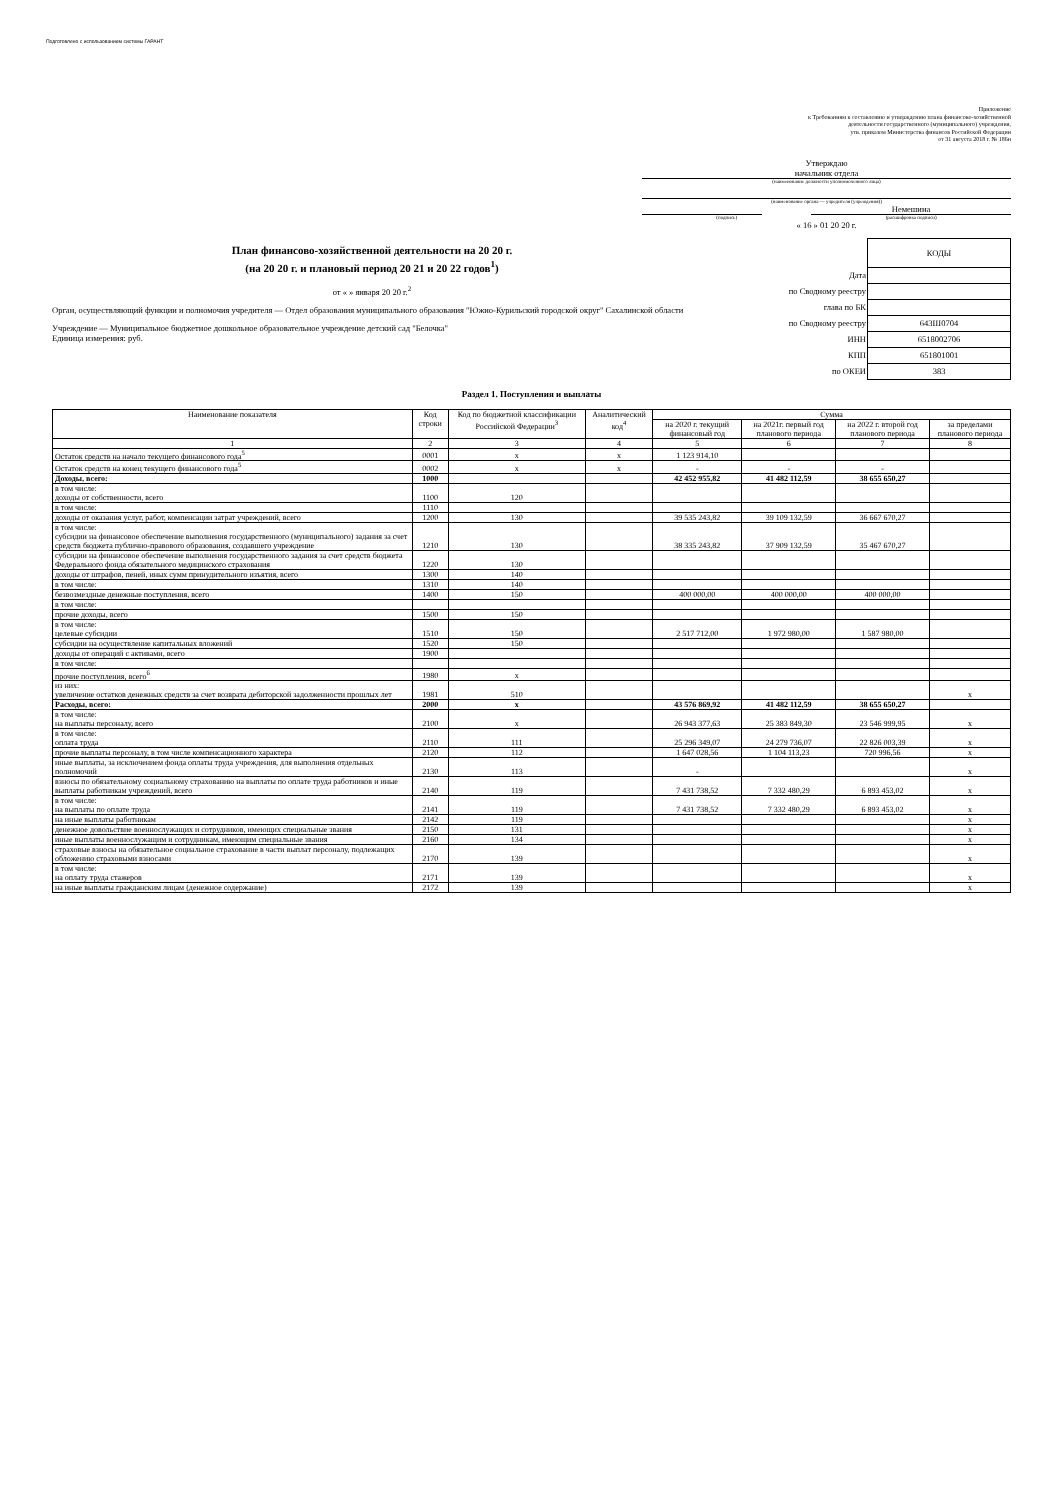Подготовлено с использованием системы ГАРАНТ
Приложение
к Требованиям к составлению и утверждению плана финансово-хозяйственной
деятельности государственного (муниципального) учреждения,
утв. приказом Министерства финансов Российской Федерации
от 31 августа 2018 г. № 186н
Утверждаю
начальник отдела
(наименование должности уполномоченного лица)
(наименование органа — учредителя (учреждения))
Немешина
(подпись) (расшифровка подписи)
« 16 » 01 20 20 г.
План финансово-хозяйственной деятельности на 20 20 г.
(на 20 20 г. и плановый период 20 21 и 20 22 годов<sup>1</sup>)
от « » января 20 20 г.<sup>2</sup>
Орган, осуществляющий функции и полномочия учредителя — Отдел образования муниципального образования "Южно-Курильский городской округ" Сахалинской области
Учреждение — Муниципальное бюджетное дошкольное образовательное учреждение детский сад "Белочка"
Единица измерения: руб.
| | КОДЫ |
| Дата | |
| по Сводному реестру | |
| глава по БК | |
| по Сводному реестру | 643Ш0704 |
| ИНН | 6518002706 |
| КПП | 651801001 |
| по ОКЕИ | 383 |
Раздел 1. Поступления и выплаты
| Наименование показателя | Код строки | Код по бюджетной классификации Российской Федерации<sup>3</sup> | Аналитический код<sup>4</sup> | Сумма | | | |
| --- | --- | --- | --- | --- | --- | --- | --- |
| | | | | на 2020 г. текущий финансовый год | на 2021г. первый год планового периода | на 2022 г. второй год планового периода | за пределами планового периода |
| 1 | 2 | 3 | 4 | 5 | 6 | 7 | 8 |
| Остаток средств на начало текущего финансового года<sup>5</sup> | 0001 | x | x | 1 123 914,10 | | | |
| Остаток средств на конец текущего финансового года<sup>5</sup> | 0002 | x | x | - | - | - | |
| Доходы, всего: | 1000 | | | 42 452 955,82 | 41 482 112,59 | 38 655 650,27 | |
| в том числе: доходы от собственности, всего | 1100 | 120 | | | | | |
| в том числе: | 1110 | | | | | | |
| доходы от оказания услуг, работ, компенсации затрат учреждений, всего | 1200 | 130 | | 39 535 243,82 | 39 109 132,59 | 36 667 670,27 | |
| в том числе: субсидии на финансовое обеспечение выполнения государственного (муниципального) задания за счет средств бюджета публично-правового образования, создавшего учреждение | 1210 | 130 | | 38 335 243,82 | 37 909 132,59 | 35 467 670,27 | |
| субсидии на финансовое обеспечение выполнения государственного задания за счет средств бюджета Федерального фонда обязательного медицинского страхования | 1220 | 130 | | | | | |
| доходы от штрафов, пеней, иных сумм принудительного изъятия, всего | 1300 | 140 | | | | | |
| в том числе: | 1310 | 140 | | | | | |
| безвозмездные денежные поступления, всего | 1400 | 150 | | 400 000,00 | 400 000,00 | 400 000,00 | |
| в том числе: | | | | | | | |
| прочие доходы, всего | 1500 | 150 | | | | | |
| в том числе: целевые субсидии | 1510 | 150 | | 2 517 712,00 | 1 972 980,00 | 1 587 980,00 | |
| субсидии на осуществление капитальных вложений | 1520 | 150 | | | | | |
| доходы от операций с активами, всего | 1900 | | | | | | |
| в том числе: | | | | | | | |
| прочие поступления, всего<sup>6</sup> | 1980 | x | | | | | |
| из них: увеличение остатков денежных средств за счет возврата дебиторской задолженности прошлых лет | 1981 | 510 | | | | | x |
| Расходы, всего: | 2000 | x | | 43 576 869,92 | 41 482 112,59 | 38 655 650,27 | |
| в том числе: на выплаты персоналу, всего | 2100 | x | | 26 943 377,63 | 25 383 849,30 | 23 546 999,95 | x |
| в том числе: оплата труда | 2110 | 111 | | 25 296 349,07 | 24 279 736,07 | 22 826 003,39 | x |
| прочие выплаты персоналу, в том числе компенсационного характера | 2120 | 112 | | 1 647 028,56 | 1 104 113,23 | 720 996,56 | x |
| иные выплаты, за исключением фонда оплаты труда учреждения, для выполнения отдельных полномочий | 2130 | 113 | | - | | | x |
| взносы по обязательному социальному страхованию на выплаты по оплате труда работников и иные выплаты работникам учреждений, всего | 2140 | 119 | | 7 431 738,52 | 7 332 480,29 | 6 893 453,02 | x |
| в том числе: на выплаты по оплате труда | 2141 | 119 | | 7 431 738,52 | 7 332 480,29 | 6 893 453,02 | x |
| на иные выплаты работникам | 2142 | 119 | | | | | x |
| денежное довольствие военнослужащих и сотрудников, имеющих специальные звания | 2150 | 131 | | | | | x |
| иные выплаты военнослужащим и сотрудникам, имеющим специальные звания | 2160 | 134 | | | | | x |
| страховые взносы на обязательное социальное страхование в части выплат персоналу, подлежащих обложению страховыми взносами | 2170 | 139 | | | | | x |
| в том числе: на оплату труда стажеров | 2171 | 139 | | | | | x |
| на иные выплаты гражданским лицам (денежное содержание) | 2172 | 139 | | | | | x |